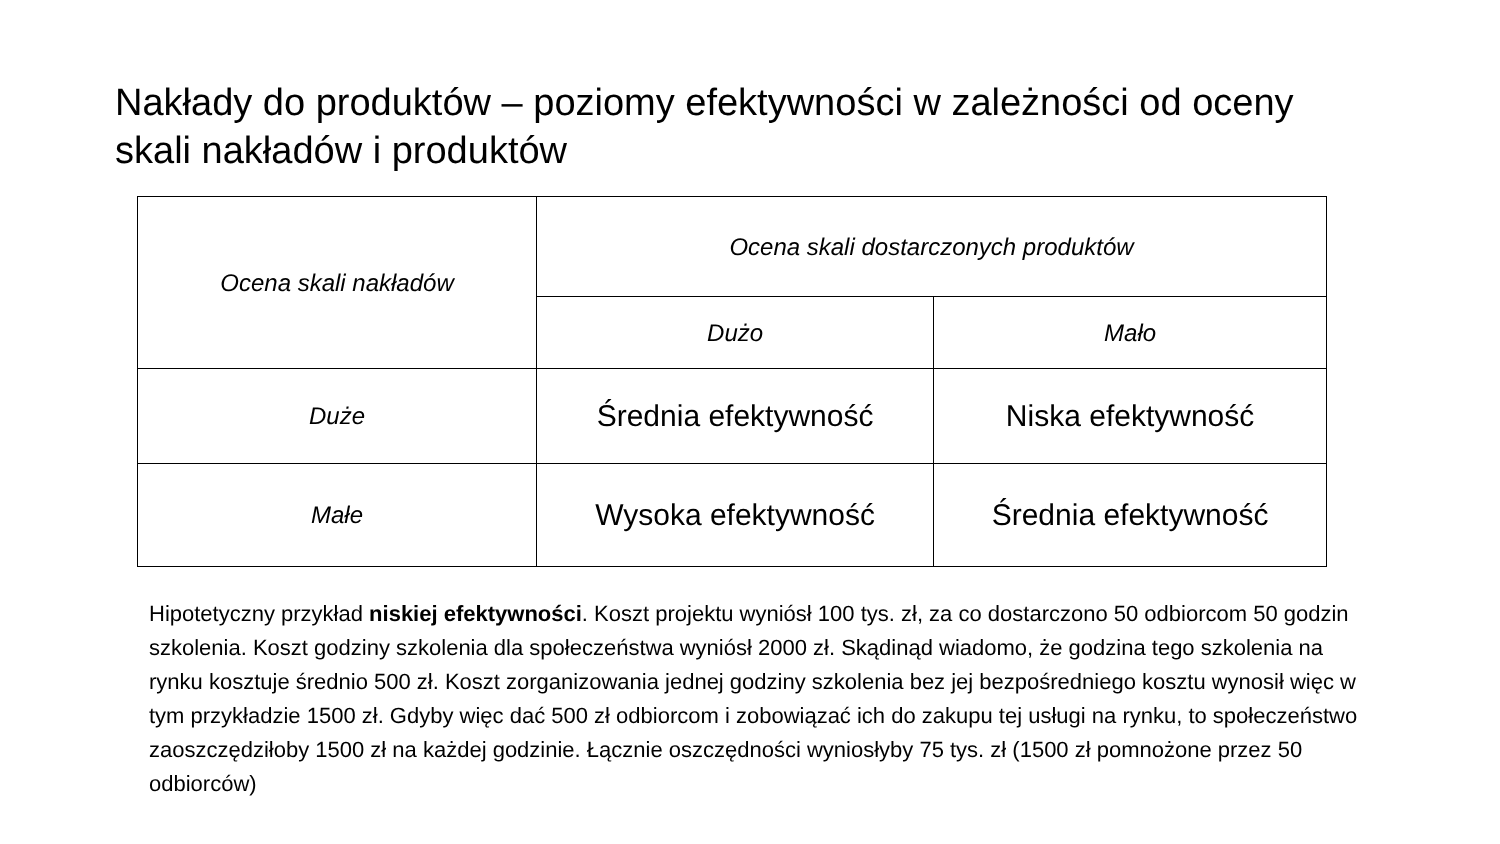Nakłady do produktów – poziomy efektywności w zależności od oceny skali nakładów i produktów
| Ocena skali nakładów | Ocena skali dostarczonych produktów | |
| --- | --- | --- |
| | Dużo | Mało |
| Duże | Średnia efektywność | Niska efektywność |
| Małe | Wysoka efektywność | Średnia efektywność |
Hipotetyczny przykład niskiej efektywności. Koszt projektu wyniósł 100 tys. zł, za co dostarczono 50 odbiorcom 50 godzin szkolenia. Koszt godziny szkolenia dla społeczeństwa wyniósł 2000 zł. Skądinąd wiadomo, że godzina tego szkolenia na rynku kosztuje średnio 500 zł. Koszt zorganizowania jednej godziny szkolenia bez jej bezpośredniego kosztu wynosił więc w tym przykładzie 1500 zł. Gdyby więc dać 500 zł odbiorcom i zobowiązać ich do zakupu tej usługi na rynku, to społeczeństwo zaoszczędziłoby 1500 zł na każdej godzinie. Łącznie oszczędności wyniosłyby 75 tys. zł (1500 zł pomnożone przez 50 odbiorców)